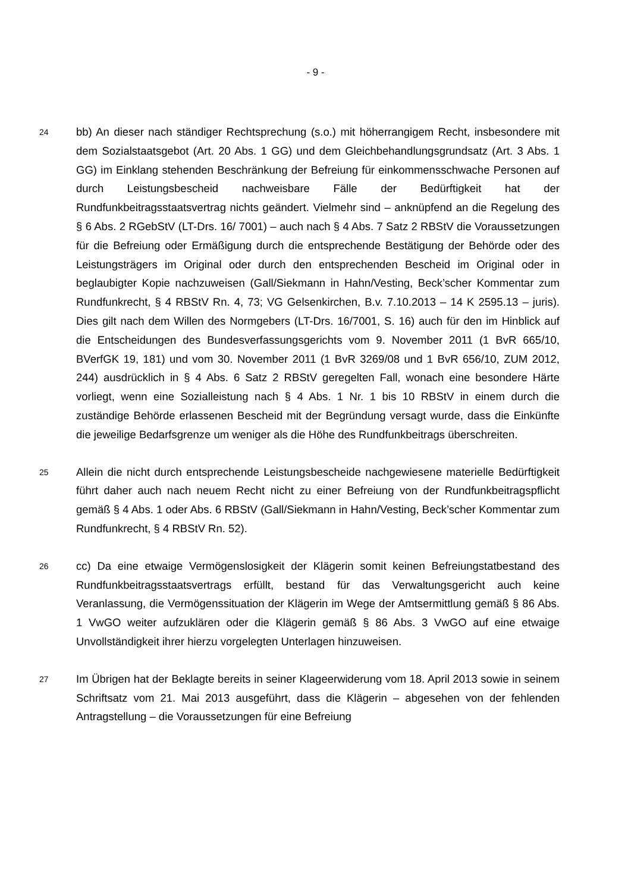- 9 -
24
bb) An dieser nach ständiger Rechtsprechung (s.o.) mit höherrangigem Recht, insbesondere mit dem Sozialstaatsgebot (Art. 20 Abs. 1 GG) und dem Gleichbehandlungsgrundsatz (Art. 3 Abs. 1 GG) im Einklang stehenden Beschränkung der Befreiung für einkommensschwache Personen auf durch Leistungsbescheid nachweisbare Fälle der Bedürftigkeit hat der Rundfunkbeitragsstaatsvertrag nichts geändert. Vielmehr sind – anknüpfend an die Regelung des § 6 Abs. 2 RGebStV (LT-Drs. 16/ 7001) – auch nach § 4 Abs. 7 Satz 2 RBStV die Voraussetzungen für die Befreiung oder Ermäßigung durch die entsprechende Bestätigung der Behörde oder des Leistungsträgers im Original oder durch den entsprechenden Bescheid im Original oder in beglaubigter Kopie nachzuweisen (Gall/Siekmann in Hahn/Vesting, Beck’scher Kommentar zum Rundfunkrecht, § 4 RBStV Rn. 4, 73; VG Gelsenkirchen, B.v. 7.10.2013 – 14 K 2595.13 – juris). Dies gilt nach dem Willen des Normgebers (LT-Drs. 16/7001, S. 16) auch für den im Hinblick auf die Entscheidungen des Bundesverfassungsgerichts vom 9. November 2011 (1 BvR 665/10, BVerfGK 19, 181) und vom 30. November 2011 (1 BvR 3269/08 und 1 BvR 656/10, ZUM 2012, 244) ausdrücklich in § 4 Abs. 6 Satz 2 RBStV geregelten Fall, wonach eine besondere Härte vorliegt, wenn eine Sozialleistung nach § 4 Abs. 1 Nr. 1 bis 10 RBStV in einem durch die zuständige Behörde erlassenen Bescheid mit der Begründung versagt wurde, dass die Einkünfte die jeweilige Bedarfsgrenze um weniger als die Höhe des Rundfunkbeitrags überschreiten.
25
Allein die nicht durch entsprechende Leistungsbescheide nachgewiesene materielle Bedürftigkeit führt daher auch nach neuem Recht nicht zu einer Befreiung von der Rundfunkbeitragspflicht gemäß § 4 Abs. 1 oder Abs. 6 RBStV (Gall/Siekmann in Hahn/Vesting, Beck’scher Kommentar zum Rundfunkrecht, § 4 RBStV Rn. 52).
26
cc) Da eine etwaige Vermögenslosigkeit der Klägerin somit keinen Befreiungstatbestand des Rundfunkbeitragsstaatsvertrags erfüllt, bestand für das Verwaltungsgericht auch keine Veranlassung, die Vermögenssituation der Klägerin im Wege der Amtsermittlung gemäß § 86 Abs. 1 VwGO weiter aufzuklären oder die Klägerin gemäß § 86 Abs. 3 VwGO auf eine etwaige Unvollständigkeit ihrer hierzu vorgelegten Unterlagen hinzuweisen.
27
Im Übrigen hat der Beklagte bereits in seiner Klageerwiderung vom 18. April 2013 sowie in seinem Schriftsatz vom 21. Mai 2013 ausgeführt, dass die Klägerin – abgesehen von der fehlenden Antragstellung – die Voraussetzungen für eine Befreiung